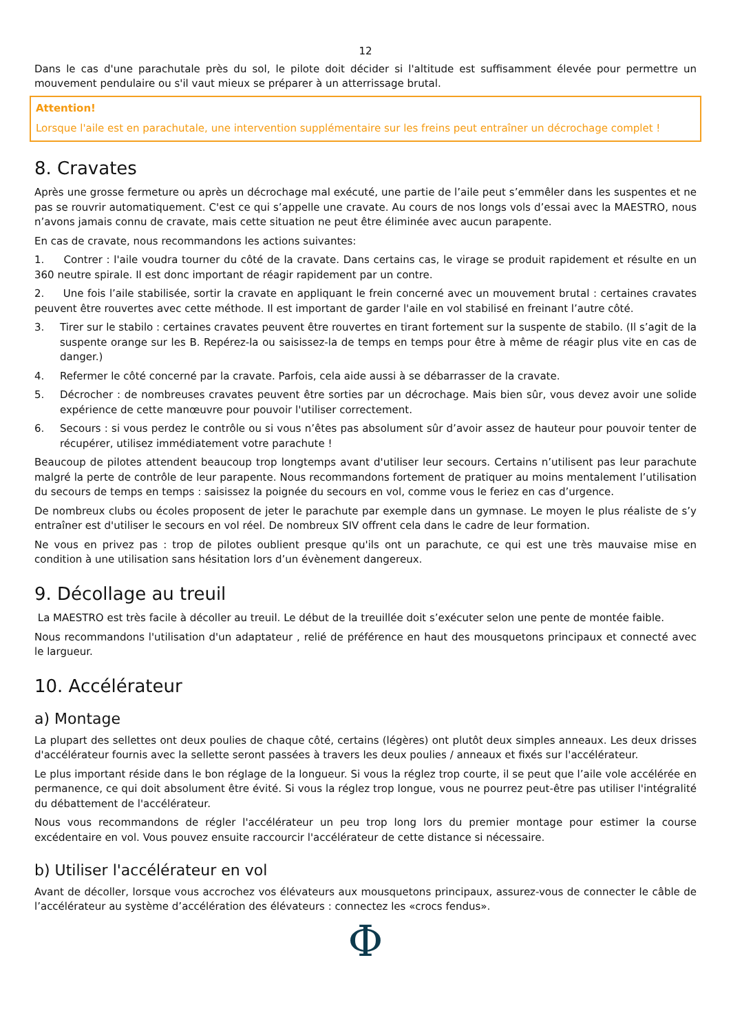12
Dans le cas d'une parachutale près du sol, le pilote doit décider si l'altitude est suffisamment élevée pour permettre un mouvement pendulaire ou s'il vaut mieux se préparer à un atterrissage brutal.
Attention!
Lorsque l'aile est en parachutale, une intervention supplémentaire sur les freins peut entraîner un décrochage complet !
8. Cravates
Après une grosse fermeture ou après un décrochage mal exécuté, une partie de l’aile peut s’emmêler dans les suspentes et ne pas se rouvrir automatiquement. C'est ce qui s’appelle une cravate. Au cours de nos longs vols d’essai avec la MAESTRO, nous n’avons jamais connu de cravate, mais cette situation ne peut être éliminée avec aucun parapente.
En cas de cravate, nous recommandons les actions suivantes:
1. Contrer : l'aile voudra tourner du côté de la cravate. Dans certains cas, le virage se produit rapidement et résulte en un 360 neutre spirale. Il est donc important de réagir rapidement par un contre.
2. Une fois l’aile stabilisée, sortir la cravate en appliquant le frein concerné avec un mouvement brutal : certaines cravates peuvent être rouvertes avec cette méthode. Il est important de garder l'aile en vol stabilisé en freinant l’autre côté.
3. Tirer sur le stabilo : certaines cravates peuvent être rouvertes en tirant fortement sur la suspente de stabilo. (Il s’agit de la suspente orange sur les B. Repérez-la ou saisissez-la de temps en temps pour être à même de réagir plus vite en cas de danger.)
4. Refermer le côté concerné par la cravate. Parfois, cela aide aussi à se débarrasser de la cravate.
5. Décrocher : de nombreuses cravates peuvent être sorties par un décrochage. Mais bien sûr, vous devez avoir une solide expérience de cette manœuvre pour pouvoir l'utiliser correctement.
6. Secours : si vous perdez le contrôle ou si vous n’êtes pas absolument sûr d’avoir assez de hauteur pour pouvoir tenter de récupérer, utilisez immédiatement votre parachute !
Beaucoup de pilotes attendent beaucoup trop longtemps avant d'utiliser leur secours. Certains n’utilisent pas leur parachute malgré la perte de contrôle de leur parapente. Nous recommandons fortement de pratiquer au moins mentalement l’utilisation du secours de temps en temps : saisissez la poignée du secours en vol, comme vous le feriez en cas d’urgence.
De nombreux clubs ou écoles proposent de jeter le parachute par exemple dans un gymnase. Le moyen le plus réaliste de s’y entraîner est d'utiliser le secours en vol réel. De nombreux SIV offrent cela dans le cadre de leur formation.
Ne vous en privez pas : trop de pilotes oublient presque qu'ils ont un parachute, ce qui est une très mauvaise mise en condition à une utilisation sans hésitation lors d’un évènement dangereux.
9. Décollage au treuil
La MAESTRO est très facile à décoller au treuil. Le début de la treuillée doit s’exécuter selon une pente de montée faible.
Nous recommandons l'utilisation d'un adaptateur , relié de préférence en haut des mousquetons principaux et connecté avec le largueur.
10. Accélérateur
a) Montage
La plupart des sellettes ont deux poulies de chaque côté, certains (légères) ont plutôt deux simples anneaux. Les deux drisses d'accélérateur fournis avec la sellette seront passées à travers les deux poulies / anneaux et fixés sur l'accélérateur.
Le plus important réside dans le bon réglage de la longueur. Si vous la réglez trop courte, il se peut que l’aile vole accélérée en permanence, ce qui doit absolument être évité. Si vous la réglez trop longue, vous ne pourrez peut-être pas utiliser l'intégralité du débattement de l'accélérateur.
Nous vous recommandons de régler l'accélérateur un peu trop long lors du premier montage pour estimer la course excédentaire en vol. Vous pouvez ensuite raccourcir l'accélérateur de cette distance si nécessaire.
b) Utiliser l'accélérateur en vol
Avant de décoller, lorsque vous accrochez vos élévateurs aux mousquetons principaux, assurez-vous de connecter le câble de l’accélérateur au système d’accélération des élévateurs : connectez les «crocs fendus».
Φ